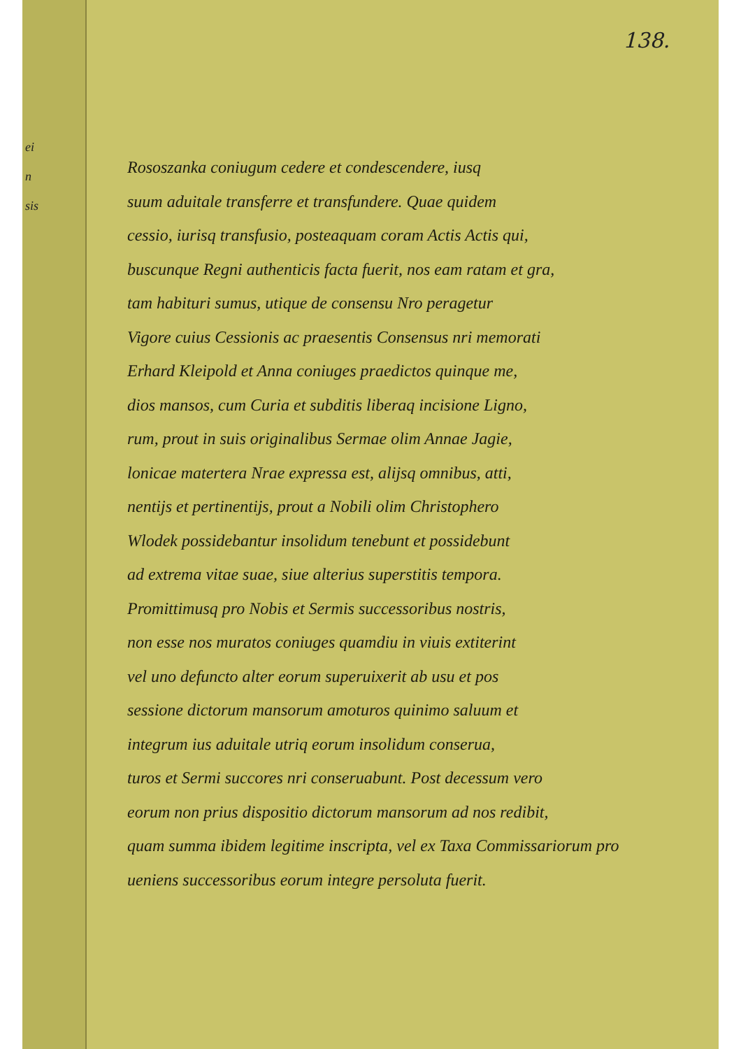ei
n
sis
138.
Rososzanka coniugum cedere et condescendere, iusq
suum aduitale transferre et transfundere. Quae quidem
cessio, iurisq transfusio, posteaquam coram Actis Actis qui,
buscunque Regni authenticis facta fuerit, nos eam ratam et gra,
tam habituri sumus, utique de consensu Nro peragetur
Vigore cuius Cessionis ac praesentis Consensus nri memorati
Erhard Kleipold et Anna coniuges praedictos quinque me,
dios mansos, cum Curia et subditis liberaq incisione Ligno,
rum, prout in suis originalibus Sermae olim Annae Jagie,
lonicae matertera Nrae expressa est, alijsq omnibus, atti,
nentijs et pertinentijs, prout a Nobili olim Christophero
Wlodek possidebantur insolidum tenebunt et possidebunt
ad extrema vitae suae, siue alterius superstitis tempora.
Promittimusq pro Nobis et Sermis successoribus nostris,
non esse nos muratos coniuges quamdiu in viuis extiterint
vel uno defuncto alter eorum superuixerit ab usu et pos
sessione dictorum mansorum amoturos quinimo saluum et
integrum ius aduitale utriq eorum insolidum conserua,
turos et Sermi succores nri conseruabunt. Post decessum vero
eorum non prius dispositio dictorum mansorum ad nos redibit,
quam summa ibidem legitime inscripta, vel ex Taxa Commissariorum pro
ueniens successoribus eorum integre persoluta fuerit.